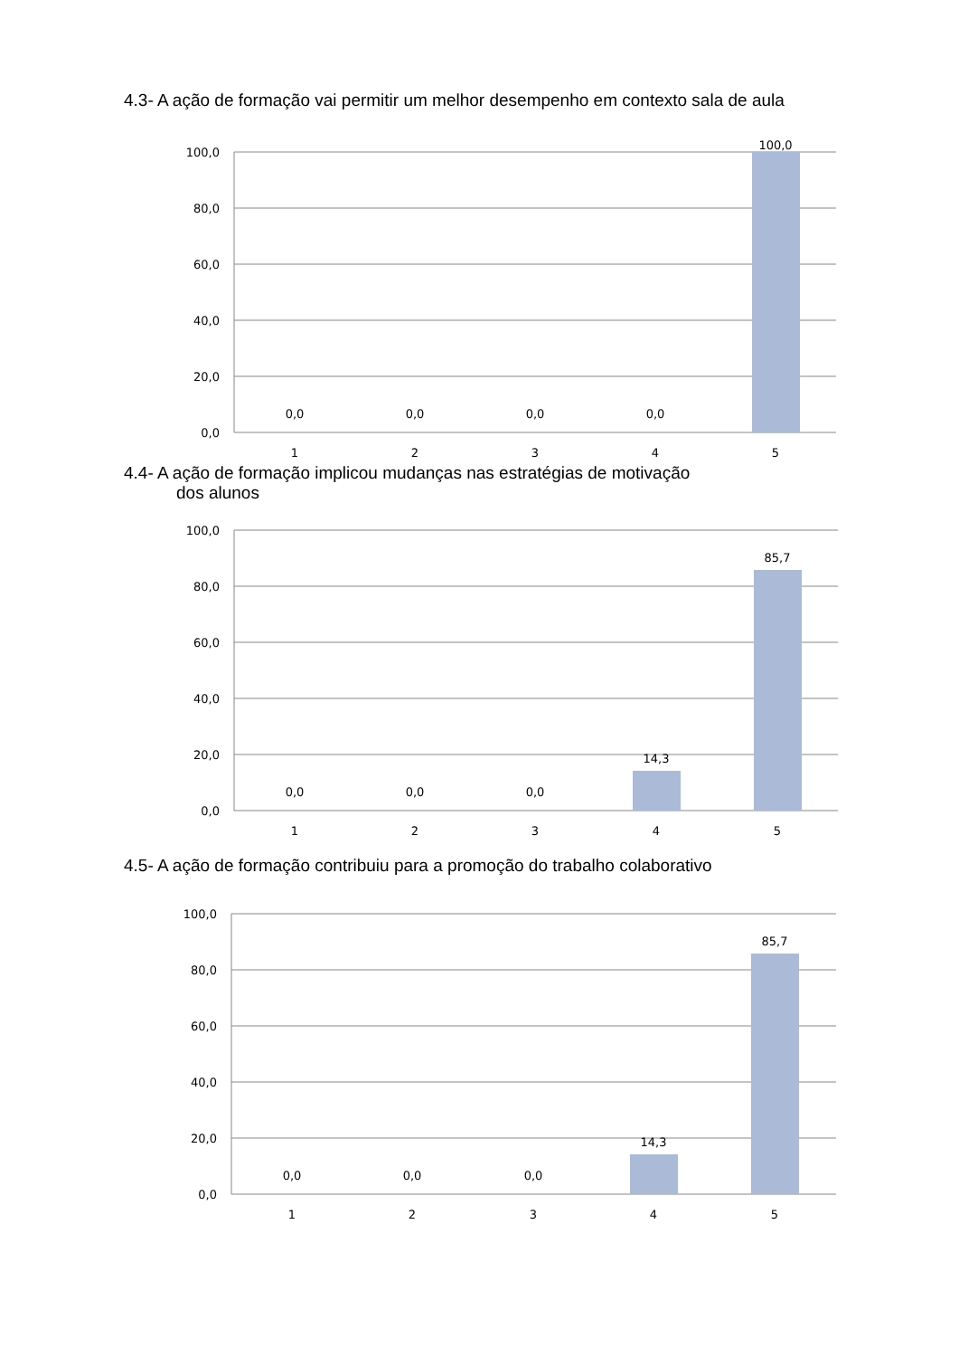4.3- A ação de formação vai permitir um melhor desempenho em contexto sala de aula
100,0
80,0
60,0
40,0
20,0
0,0
0,0
0,0
0,0
0,0
100,0
1
2
3
4
5
4.4- A ação de formação implicou mudanças nas estratégias de motivação
dos alunos
100,0
80,0
60,0
40,0
20,0
0,0
0,0
0,0
0,0
14,3
85,7
1
2
3
4
5
4.5- A ação de formação contribuiu para a promoção do trabalho colaborativo
100,0
80,0
60,0
40,0
20,0
0,0
0,0
0,0
0,0
14,3
85,7
1
2
3
4
5